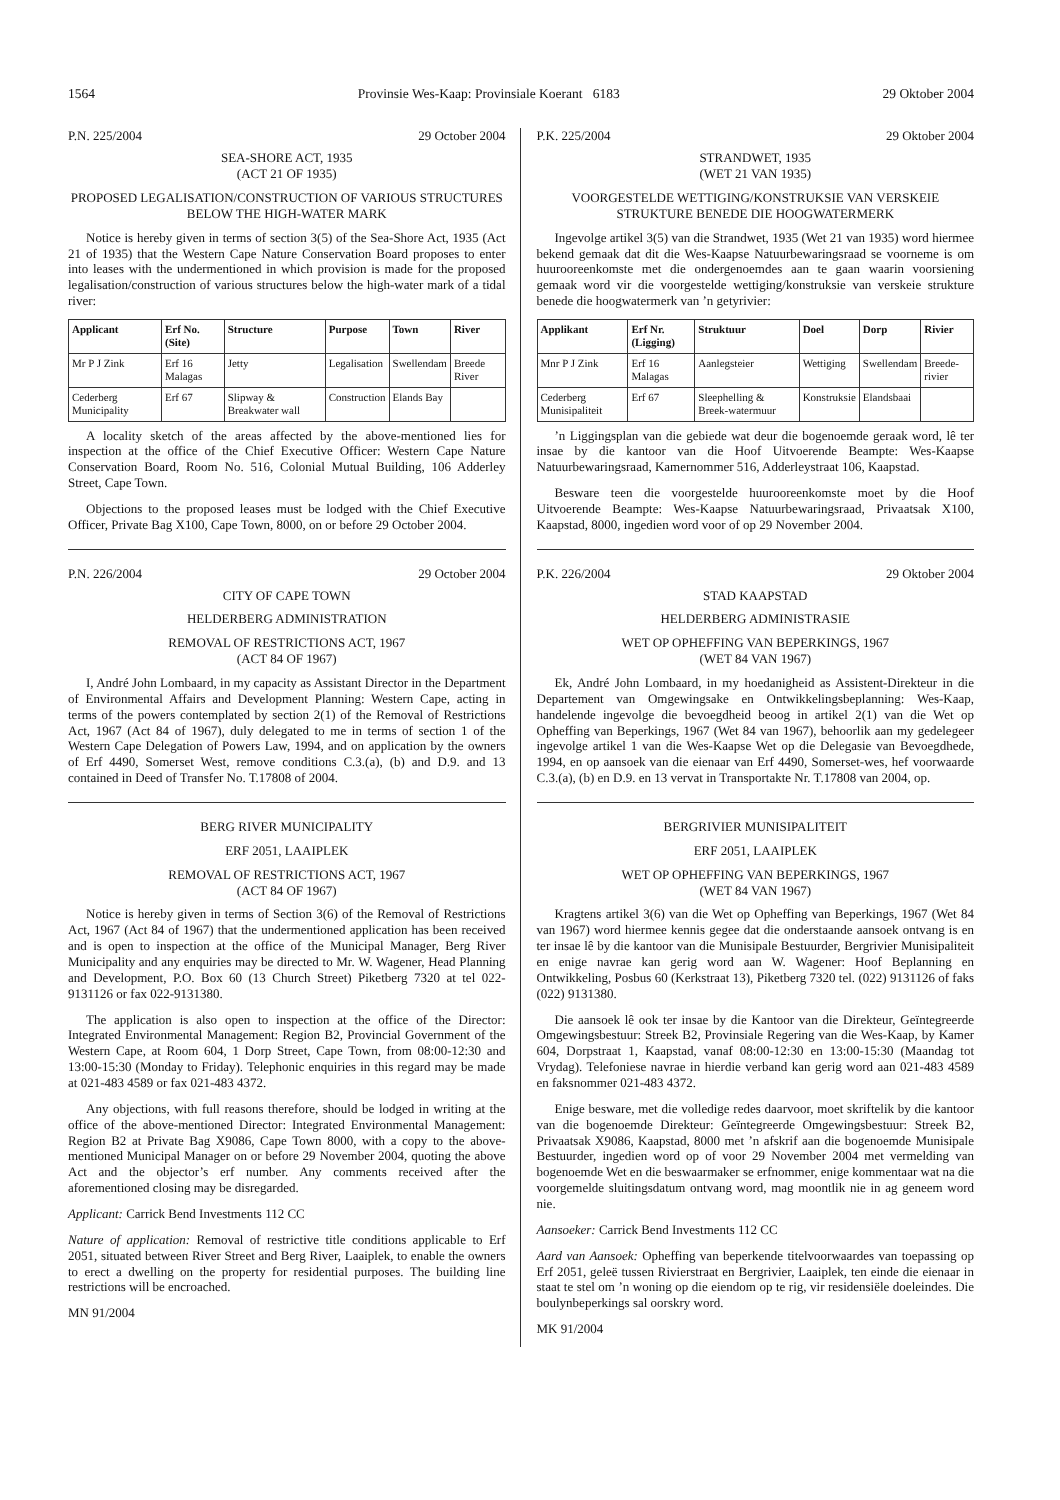1564 Provinsie Wes-Kaap: Provinsiale Koerant 6183 29 Oktober 2004
P.N. 225/2004 29 October 2004
SEA-SHORE ACT, 1935
(ACT 21 OF 1935)
PROPOSED LEGALISATION/CONSTRUCTION OF VARIOUS STRUCTURES BELOW THE HIGH-WATER MARK
Notice is hereby given in terms of section 3(5) of the Sea-Shore Act, 1935 (Act 21 of 1935) that the Western Cape Nature Conservation Board proposes to enter into leases with the undermentioned in which provision is made for the proposed legalisation/construction of various structures below the high-water mark of a tidal river:
| Applicant | Erf No. (Site) | Structure | Purpose | Town | River |
| --- | --- | --- | --- | --- | --- |
| Mr P J Zink | Erf 16 Malagas | Jetty | Legalisation | Swellendam | Breede River |
| Cederberg Municipality | Erf 67 | Slipway & Breakwater wall | Construction | Elands Bay | |
A locality sketch of the areas affected by the above-mentioned lies for inspection at the office of the Chief Executive Officer: Western Cape Nature Conservation Board, Room No. 516, Colonial Mutual Building, 106 Adderley Street, Cape Town.
Objections to the proposed leases must be lodged with the Chief Executive Officer, Private Bag X100, Cape Town, 8000, on or before 29 October 2004.
P.N. 226/2004 29 October 2004
CITY OF CAPE TOWN
HELDERBERG ADMINISTRATION
REMOVAL OF RESTRICTIONS ACT, 1967
(ACT 84 OF 1967)
I, André John Lombaard, in my capacity as Assistant Director in the Department of Environmental Affairs and Development Planning: Western Cape, acting in terms of the powers contemplated by section 2(1) of the Removal of Restrictions Act, 1967 (Act 84 of 1967), duly delegated to me in terms of section 1 of the Western Cape Delegation of Powers Law, 1994, and on application by the owners of Erf 4490, Somerset West, remove conditions C.3.(a), (b) and D.9. and 13 contained in Deed of Transfer No. T.17808 of 2004.
BERG RIVER MUNICIPALITY
ERF 2051, LAAIPLEK
REMOVAL OF RESTRICTIONS ACT, 1967
(ACT 84 OF 1967)
Notice is hereby given in terms of Section 3(6) of the Removal of Restrictions Act, 1967 (Act 84 of 1967) that the undermentioned application has been received and is open to inspection at the office of the Municipal Manager, Berg River Municipality and any enquiries may be directed to Mr. W. Wagener, Head Planning and Development, P.O. Box 60 (13 Church Street) Piketberg 7320 at tel 022-9131126 or fax 022-9131380.
The application is also open to inspection at the office of the Director: Integrated Environmental Management: Region B2, Provincial Government of the Western Cape, at Room 604, 1 Dorp Street, Cape Town, from 08:00-12:30 and 13:00-15:30 (Monday to Friday). Telephonic enquiries in this regard may be made at 021-483 4589 or fax 021-483 4372.
Any objections, with full reasons therefore, should be lodged in writing at the office of the above-mentioned Director: Integrated Environmental Management: Region B2 at Private Bag X9086, Cape Town 8000, with a copy to the above-mentioned Municipal Manager on or before 29 November 2004, quoting the above Act and the objector’s erf number. Any comments received after the aforementioned closing may be disregarded.
Applicant: Carrick Bend Investments 112 CC
Nature of application: Removal of restrictive title conditions applicable to Erf 2051, situated between River Street and Berg River, Laaiplek, to enable the owners to erect a dwelling on the property for residential purposes. The building line restrictions will be encroached.
MN 91/2004
P.K. 225/2004 29 Oktober 2004
STRANDWET, 1935
(WET 21 VAN 1935)
VOORGESTELDE WETTIGING/KONSTRUKSIE VAN VERSKEIE STRUKTURE BENEDE DIE HOOGWATERMERK
Ingevolge artikel 3(5) van die Strandwet, 1935 (Wet 21 van 1935) word hiermee bekend gemaak dat dit die Wes-Kaapse Natuurbewaringsraad se voorneme is om huurooreenkomste met die ondergenoemdes aan te gaan waarin voorsiening gemaak word vir die voorgestelde wettiging/konstruksie van verskeie strukture benede die hoogwatermerk van ’n getyrivier:
| Applikant | Erf Nr. (Ligging) | Struktuur | Doel | Dorp | Rivier |
| --- | --- | --- | --- | --- | --- |
| Mnr P J Zink | Erf 16 Malagas | Aanlegsteier | Wettiging | Swellendam | Breede-rivier |
| Cederberg Munisipaliteit | Erf 67 | Sleephelling & Breek-watermuur | Konstruksie | Elandsbaai | |
’n Liggingsplan van die gebiede wat deur die bogenoemde geraak word, lê ter insae by die kantoor van die Hoof Uitvoerende Beampte: Wes-Kaapse Natuurbewaringsraad, Kamernommer 516, Adderleystraat 106, Kaapstad.
Besware teen die voorgestelde huurooreenkomste moet by die Hoof Uitvoerende Beampte: Wes-Kaapse Natuurbewaringsraad, Privaatsak X100, Kaapstad, 8000, ingedien word voor of op 29 November 2004.
P.K. 226/2004 29 Oktober 2004
STAD KAAPSTAD
HELDERBERG ADMINISTRASIE
WET OP OPHEFFING VAN BEPERKINGS, 1967
(WET 84 VAN 1967)
Ek, André John Lombaard, in my hoedanigheid as Assistent-Direkteur in die Departement van Omgewingsake en Ontwikkelingsbeplanning: Wes-Kaap, handelende ingevolge die bevoegdheid beoog in artikel 2(1) van die Wet op Opheffing van Beperkings, 1967 (Wet 84 van 1967), behoorlik aan my gedelegeer ingevolge artikel 1 van die Wes-Kaapse Wet op die Delegasie van Bevoegdhede, 1994, en op aansoek van die eienaar van Erf 4490, Somerset-wes, hef voorwaarde C.3.(a), (b) en D.9. en 13 vervat in Transportakte Nr. T.17808 van 2004, op.
BERGRIVIER MUNISIPALITEIT
ERF 2051, LAAIPLEK
WET OP OPHEFFING VAN BEPERKINGS, 1967
(WET 84 VAN 1967)
Kragtens artikel 3(6) van die Wet op Opheffing van Beperkings, 1967 (Wet 84 van 1967) word hiermee kennis gegee dat die onderstaande aansoek ontvang is en ter insae lê by die kantoor van die Munisipale Bestuurder, Bergrivier Munisipaliteit en enige navrae kan gerig word aan W. Wagener: Hoof Beplanning en Ontwikkeling, Posbus 60 (Kerkstraat 13), Piketberg 7320 tel. (022) 9131126 of faks (022) 9131380.
Die aansoek lê ook ter insae by die Kantoor van die Direkteur, Geïntegreerde Omgewingsbestuur: Streek B2, Provinsiale Regering van die Wes-Kaap, by Kamer 604, Dorpstraat 1, Kaapstad, vanaf 08:00-12:30 en 13:00-15:30 (Maandag tot Vrydag). Telefoniese navrae in hierdie verband kan gerig word aan 021-483 4589 en faksnommer 021-483 4372.
Enige besware, met die volledige redes daarvoor, moet skriftelik by die kantoor van die bogenoemde Direkteur: Geïntegreerde Omgewingsbestuur: Streek B2, Privaatsak X9086, Kaapstad, 8000 met ’n afskrif aan die bogenoemde Munisipale Bestuurder, ingedien word op of voor 29 November 2004 met vermelding van bogenoemde Wet en die beswaarmaker se erfnommer, enige kommentaar wat na die voorgemelde sluitingsdatum ontvang word, mag moontlik nie in ag geneem word nie.
Aansoeker: Carrick Bend Investments 112 CC
Aard van Aansoek: Opheffing van beperkende titelvoorwaardes van toepassing op Erf 2051, geleë tussen Rivierstraat en Bergrivier, Laaiplek, ten einde die eienaar in staat te stel om ’n woning op die eiendom op te rig, vir residensiële doeleindes. Die boulynbeperkings sal oorskry word.
MK 91/2004